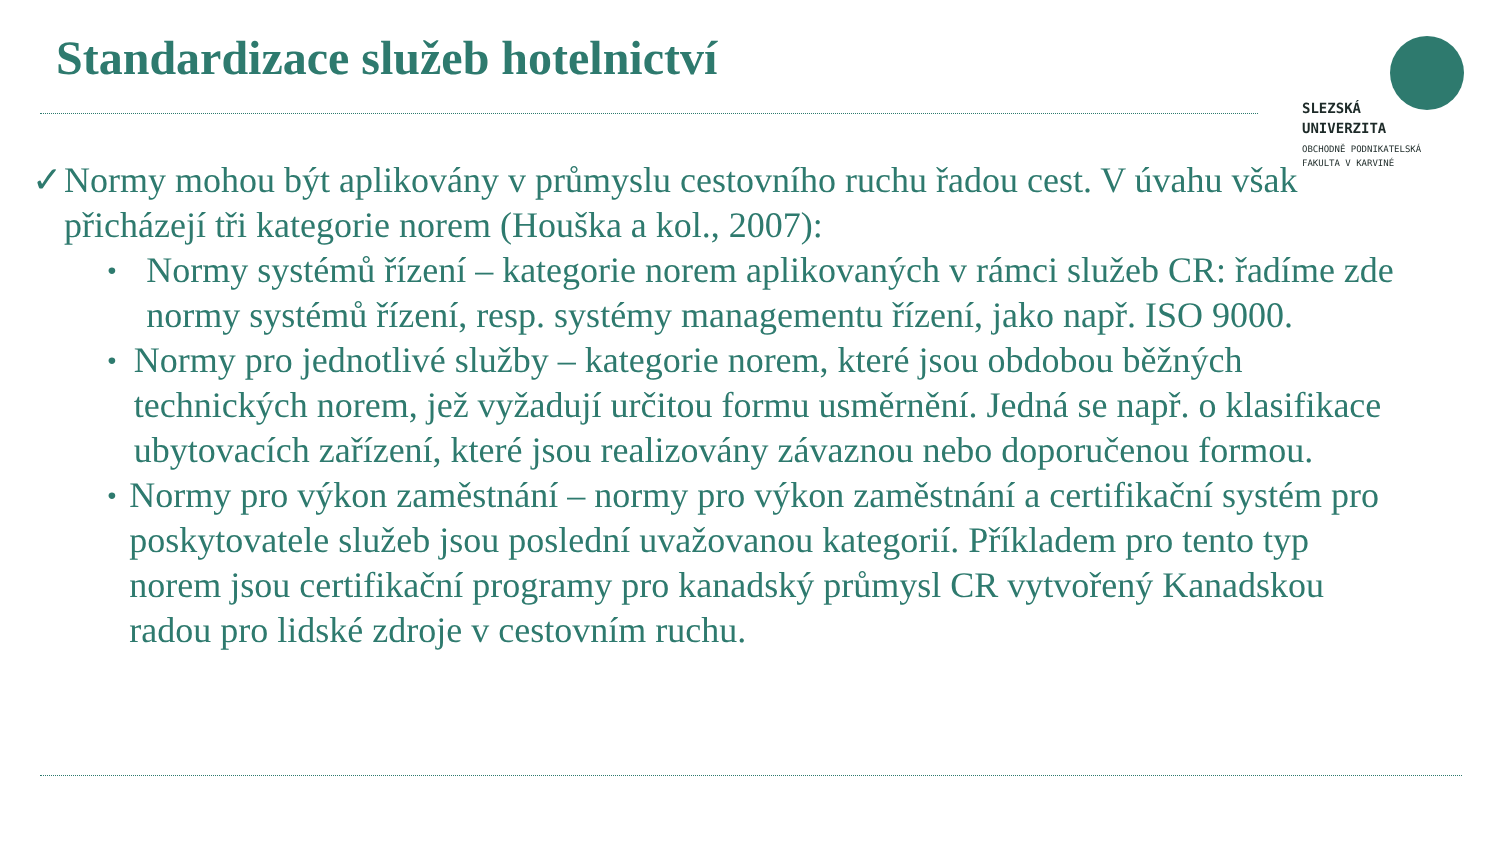Standardizace služeb hotelnictví
SLEZSKÁ
UNIVERZITA
OBCHODNĚ PODNIKATELSKÁ
FAKULTA V KARVINÉ
✓ Normy mohou být aplikovány v průmyslu cestovního ruchu řadou cest. V úvahu však přicházejí tři kategorie norem (Houška a kol., 2007):
•
Normy systémů řízení – kategorie norem aplikovaných v rámci služeb CR: řadíme zde normy systémů řízení, resp. systémy managementu řízení, jako např. ISO 9000.
•
Normy pro jednotlivé služby – kategorie norem, které jsou obdobou běžných technických norem, jež vyžadují určitou formu usměrnění. Jedná se např. o klasifikace ubytovacích zařízení, které jsou realizovány závaznou nebo doporučenou formou.
•
Normy pro výkon zaměstnání – normy pro výkon zaměstnání a certifikační systém pro poskytovatele služeb jsou poslední uvažovanou kategorií. Příkladem pro tento typ norem jsou certifikační programy pro kanadský průmysl CR vytvořený Kanadskou radou pro lidské zdroje v cestovním ruchu.